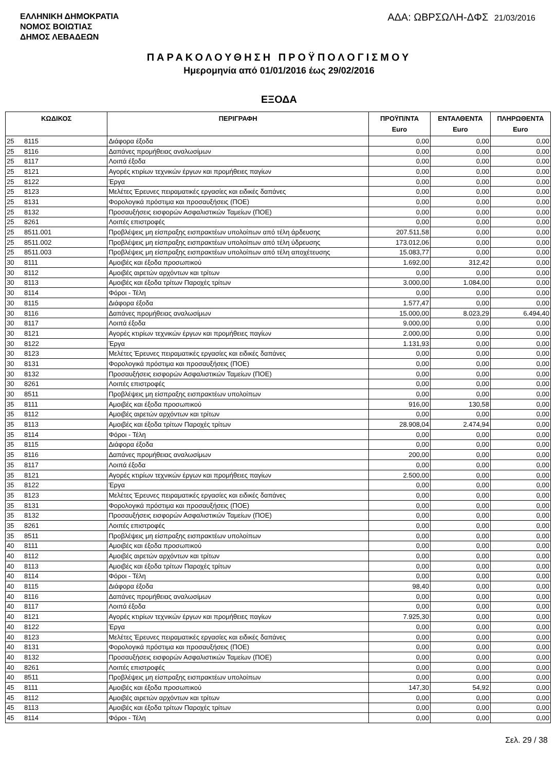ΕΛΛΗΝΙΚΗ ΔΗΜΟΚΡΑΤΙΑ
ΝΟΜΟΣ ΒΟΙΩΤΙΑΣ
ΔΗΜΟΣ ΛΕΒΑΔΕΩΝ
ΑΔΑ: ΩΒΡΣΩΛΗ-ΔΦΣ 21/03/2016
ΠΑΡΑΚΟΛΟΥΘΗΣΗ ΠΡΟΫΠΟΛΟΓΙΣΜΟΥ
Ημερομηνία από 01/01/2016 έως 29/02/2016
ΕΞΟΔΑ
| ΚΩΔΙΚΟΣ | | ΠΕΡΙΓΡΑΦΗ | ΠΡΟΫΠ/ΝΤΑ Euro | ΕΝΤΑΛΘΕΝΤΑ Euro | ΠΛΗΡΩΘΕΝΤΑ Euro |
| --- | --- | --- | --- | --- | --- |
| 25 | 8115 | Διάφορα έξοδα | 0,00 | 0,00 | 0,00 |
| 25 | 8116 | Δαπάνες προμήθειας αναλωσίμων | 0,00 | 0,00 | 0,00 |
| 25 | 8117 | Λοιπά έξοδα | 0,00 | 0,00 | 0,00 |
| 25 | 8121 | Αγορές κτιρίων τεχνικών έργων και προμήθειες παγίων | 0,00 | 0,00 | 0,00 |
| 25 | 8122 | Έργα | 0,00 | 0,00 | 0,00 |
| 25 | 8123 | Μελέτες Έρευνες πειραματικές εργασίες και ειδικές δαπάνες | 0,00 | 0,00 | 0,00 |
| 25 | 8131 | Φορολογικά πρόστιμα και προσαυξήσεις (ΠΟΕ) | 0,00 | 0,00 | 0,00 |
| 25 | 8132 | Προσαυξήσεις εισφορών Ασφαλιστικών Ταμείων (ΠΟΕ) | 0,00 | 0,00 | 0,00 |
| 25 | 8261 | Λοιπές επιστροφές | 0,00 | 0,00 | 0,00 |
| 25 | 8511.001 | Προβλέψεις μη είσπραξης εισπρακτέων υπολοίπων από τέλη άρδευσης | 207.511,58 | 0,00 | 0,00 |
| 25 | 8511.002 | Προβλέψεις μη είσπραξης εισπρακτέων υπολοίπων από τέλη ύδρευσης | 173.012,06 | 0,00 | 0,00 |
| 25 | 8511.003 | Προβλέψεις μη είσπραξης εισπρακτέων υπολοίπων από τέλη αποχέτευσης | 15.083,77 | 0,00 | 0,00 |
| 30 | 8111 | Αμοιβές και έξοδα προσωπικού | 1.692,00 | 312,42 | 0,00 |
| 30 | 8112 | Αμοιβές αιρετών αρχόντων και τρίτων | 0,00 | 0,00 | 0,00 |
| 30 | 8113 | Αμοιβές και έξοδα τρίτων Παροχές τρίτων | 3.000,00 | 1.084,00 | 0,00 |
| 30 | 8114 | Φόροι - Τέλη | 0,00 | 0,00 | 0,00 |
| 30 | 8115 | Διάφορα έξοδα | 1.577,47 | 0,00 | 0,00 |
| 30 | 8116 | Δαπάνες προμήθειας αναλωσίμων | 15.000,00 | 8.023,29 | 6.494,40 |
| 30 | 8117 | Λοιπά έξοδα | 9.000,00 | 0,00 | 0,00 |
| 30 | 8121 | Αγορές κτιρίων τεχνικών έργων και προμήθειες παγίων | 2.000,00 | 0,00 | 0,00 |
| 30 | 8122 | Έργα | 1.131,93 | 0,00 | 0,00 |
| 30 | 8123 | Μελέτες Έρευνες πειραματικές εργασίες και ειδικές δαπάνες | 0,00 | 0,00 | 0,00 |
| 30 | 8131 | Φορολογικά πρόστιμα και προσαυξήσεις (ΠΟΕ) | 0,00 | 0,00 | 0,00 |
| 30 | 8132 | Προσαυξήσεις εισφορών Ασφαλιστικών Ταμείων (ΠΟΕ) | 0,00 | 0,00 | 0,00 |
| 30 | 8261 | Λοιπές επιστροφές | 0,00 | 0,00 | 0,00 |
| 30 | 8511 | Προβλέψεις μη είσπραξης εισπρακτέων υπολοίπων | 0,00 | 0,00 | 0,00 |
| 35 | 8111 | Αμοιβές και έξοδα προσωπικού | 916,00 | 130,58 | 0,00 |
| 35 | 8112 | Αμοιβές αιρετών αρχόντων και τρίτων | 0,00 | 0,00 | 0,00 |
| 35 | 8113 | Αμοιβές και έξοδα τρίτων Παροχές τρίτων | 28.908,04 | 2.474,94 | 0,00 |
| 35 | 8114 | Φόροι - Τέλη | 0,00 | 0,00 | 0,00 |
| 35 | 8115 | Διάφορα έξοδα | 0,00 | 0,00 | 0,00 |
| 35 | 8116 | Δαπάνες προμήθειας αναλωσίμων | 200,00 | 0,00 | 0,00 |
| 35 | 8117 | Λοιπά έξοδα | 0,00 | 0,00 | 0,00 |
| 35 | 8121 | Αγορές κτιρίων τεχνικών έργων και προμήθειες παγίων | 2.500,00 | 0,00 | 0,00 |
| 35 | 8122 | Έργα | 0,00 | 0,00 | 0,00 |
| 35 | 8123 | Μελέτες Έρευνες πειραματικές εργασίες και ειδικές δαπάνες | 0,00 | 0,00 | 0,00 |
| 35 | 8131 | Φορολογικά πρόστιμα και προσαυξήσεις (ΠΟΕ) | 0,00 | 0,00 | 0,00 |
| 35 | 8132 | Προσαυξήσεις εισφορών Ασφαλιστικών Ταμείων (ΠΟΕ) | 0,00 | 0,00 | 0,00 |
| 35 | 8261 | Λοιπές επιστροφές | 0,00 | 0,00 | 0,00 |
| 35 | 8511 | Προβλέψεις μη είσπραξης εισπρακτέων υπολοίπων | 0,00 | 0,00 | 0,00 |
| 40 | 8111 | Αμοιβές και έξοδα προσωπικού | 0,00 | 0,00 | 0,00 |
| 40 | 8112 | Αμοιβές αιρετών αρχόντων και τρίτων | 0,00 | 0,00 | 0,00 |
| 40 | 8113 | Αμοιβές και έξοδα τρίτων Παροχές τρίτων | 0,00 | 0,00 | 0,00 |
| 40 | 8114 | Φόροι - Τέλη | 0,00 | 0,00 | 0,00 |
| 40 | 8115 | Διάφορα έξοδα | 98,40 | 0,00 | 0,00 |
| 40 | 8116 | Δαπάνες προμήθειας αναλωσίμων | 0,00 | 0,00 | 0,00 |
| 40 | 8117 | Λοιπά έξοδα | 0,00 | 0,00 | 0,00 |
| 40 | 8121 | Αγορές κτιρίων τεχνικών έργων και προμήθειες παγίων | 7.925,30 | 0,00 | 0,00 |
| 40 | 8122 | Έργα | 0,00 | 0,00 | 0,00 |
| 40 | 8123 | Μελέτες Έρευνες πειραματικές εργασίες και ειδικές δαπάνες | 0,00 | 0,00 | 0,00 |
| 40 | 8131 | Φορολογικά πρόστιμα και προσαυξήσεις (ΠΟΕ) | 0,00 | 0,00 | 0,00 |
| 40 | 8132 | Προσαυξήσεις εισφορών Ασφαλιστικών Ταμείων (ΠΟΕ) | 0,00 | 0,00 | 0,00 |
| 40 | 8261 | Λοιπές επιστροφές | 0,00 | 0,00 | 0,00 |
| 40 | 8511 | Προβλέψεις μη είσπραξης εισπρακτέων υπολοίπων | 0,00 | 0,00 | 0,00 |
| 45 | 8111 | Αμοιβές και έξοδα προσωπικού | 147,30 | 54,92 | 0,00 |
| 45 | 8112 | Αμοιβές αιρετών αρχόντων και τρίτων | 0,00 | 0,00 | 0,00 |
| 45 | 8113 | Αμοιβές και έξοδα τρίτων Παροχές τρίτων | 0,00 | 0,00 | 0,00 |
| 45 | 8114 | Φόροι - Τέλη | 0,00 | 0,00 | 0,00 |
Σελ. 29 / 38